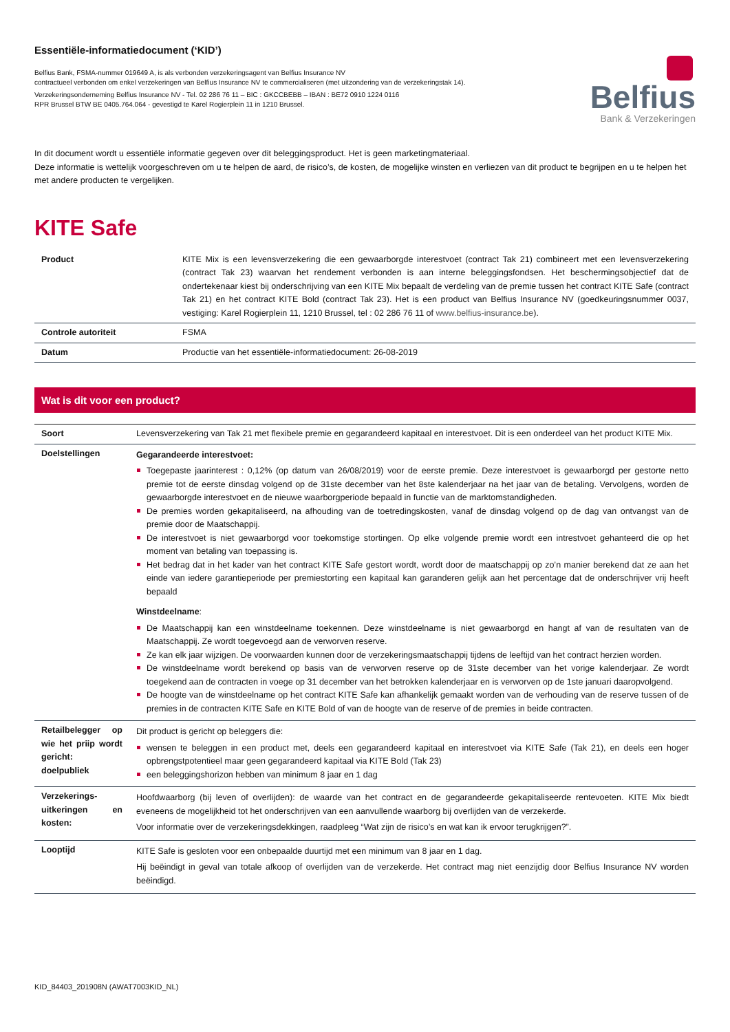Essentiële-informatiedocument (‘KID’)
Belfius Bank, FSMA-nummer 019649 A, is als verbonden verzekeringsagent van Belfius Insurance NV
contractueel verbonden om enkel verzekeringen van Belfius Insurance NV te commercialiseren (met uitzondering van de verzekeringstak 14).
Verzekeringsonderneming Belfius Insurance NV - Tel. 02 286 76 11 – BIC : GKCCBEBB – IBAN : BE72 0910 1224 0116
RPR Brussel BTW BE 0405.764.064 - gevestigd te Karel Rogierplein 11 in 1210 Brussel.
Belfius
Bank & Verzekeringen
In dit document wordt u essentiële informatie gegeven over dit beleggingsproduct. Het is geen marketingmateriaal.
Deze informatie is wettelijk voorgeschreven om u te helpen de aard, de risico’s, de kosten, de mogelijke winsten en verliezen van dit product te begrijpen en u te helpen het met andere producten te vergelijken.
KITE Safe
| Product | KITE Mix is een levensverzekering die een gewaarborgde interestvoet (contract Tak 21) combineert met een levensverzekering (contract Tak 23) waarvan het rendement verbonden is aan interne beleggingsfondsen. Het beschermingsobjectief dat de ondertekenaar kiest bij onderschrijving van een KITE Mix bepaalt de verdeling van de premie tussen het contract KITE Safe (contract Tak 21) en het contract KITE Bold (contract Tak 23). Het is een product van Belfius Insurance NV (goedkeuringsnummer 0037, vestiging: Karel Rogierplein 11, 1210 Brussel, tel : 02 286 76 11 of www.belfius-insurance.be ). |
| Controle autoriteit | FSMA |
| Datum | Productie van het essentiële-informatiedocument: 26-08-2019 |
Wat is dit voor een product?
| Soort | Levensverzekering van Tak 21 met flexibele premie en gegarandeerd kapitaal en interestvoet. Dit is een onderdeel van het product KITE Mix. |
| Doelstellingen | Gegarandeerde interestvoet: Toegepaste jaarinterest : 0,12% (op datum van 26/08/2019) voor de eerste premie. Deze interestvoet is gewaarborgd per gestorte netto premie tot de eerste dinsdag volgend op de 31ste december van het 8ste kalenderjaar na het jaar van de betaling. Vervolgens, worden de gewaarborgde interestvoet en de nieuwe waarborgperiode bepaald in functie van de marktomstandigheden. De premies worden gekapitaliseerd, na afhouding van de toetredingskosten, vanaf de dinsdag volgend op de dag van ontvangst van de premie door de Maatschappij. De interestvoet is niet gewaarborgd voor toekomstige stortingen. Op elke volgende premie wordt een intrestvoet gehanteerd die op het moment van betaling van toepassing is. Het bedrag dat in het kader van het contract KITE Safe gestort wordt, wordt door de maatschappij op zo’n manier berekend dat ze aan het einde van iedere garantieperiode per premiestorting een kapitaal kan garanderen gelijk aan het percentage dat de onderschrijver vrij heeft bepaald Winstdeelname : De Maatschappij kan een winstdeelname toekennen. Deze winstdeelname is niet gewaarborgd en hangt af van de resultaten van de Maatschappij. Ze wordt toegevoegd aan de verworven reserve. Ze kan elk jaar wijzigen. De voorwaarden kunnen door de verzekeringsmaatschappij tijdens de leeftijd van het contract herzien worden. De winstdeelname wordt berekend op basis van de verworven reserve op de 31ste december van het vorige kalenderjaar. Ze wordt toegekend aan de contracten in voege op 31 december van het betrokken kalenderjaar en is verworven op de 1ste januari daaropvolgend. De hoogte van de winstdeelname op het contract KITE Safe kan afhankelijk gemaakt worden van de verhouding van de reserve tussen of de premies in de contracten KITE Safe en KITE Bold of van de hoogte van de reserve of de premies in beide contracten. |
| Retailbelegger op wie het priip wordt gericht: doelpubliek | Dit product is gericht op beleggers die: wensen te beleggen in een product met, deels een gegarandeerd kapitaal en interestvoet via KITE Safe (Tak 21), en deels een hoger opbrengstpotentieel maar geen gegarandeerd kapitaal via KITE Bold (Tak 23) een beleggingshorizon hebben van minimum 8 jaar en 1 dag |
| Verzekerings-uitkeringen en kosten: | Hoofdwaarborg (bij leven of overlijden): de waarde van het contract en de gegarandeerde gekapitaliseerde rentevoeten. KITE Mix biedt eveneens de mogelijkheid tot het onderschrijven van een aanvullende waarborg bij overlijden van de verzekerde. Voor informatie over de verzekeringsdekkingen, raadpleeg “Wat zijn de risico’s en wat kan ik ervoor terugkrijgen?”. |
| Looptijd | KITE Safe is gesloten voor een onbepaalde duurtijd met een minimum van 8 jaar en 1 dag. Hij beëindigt in geval van totale afkoop of overlijden van de verzekerde. Het contract mag niet eenzijdig door Belfius Insurance NV worden beëindigd. |
KID_84403_201908N (AWAT7003KID_NL)